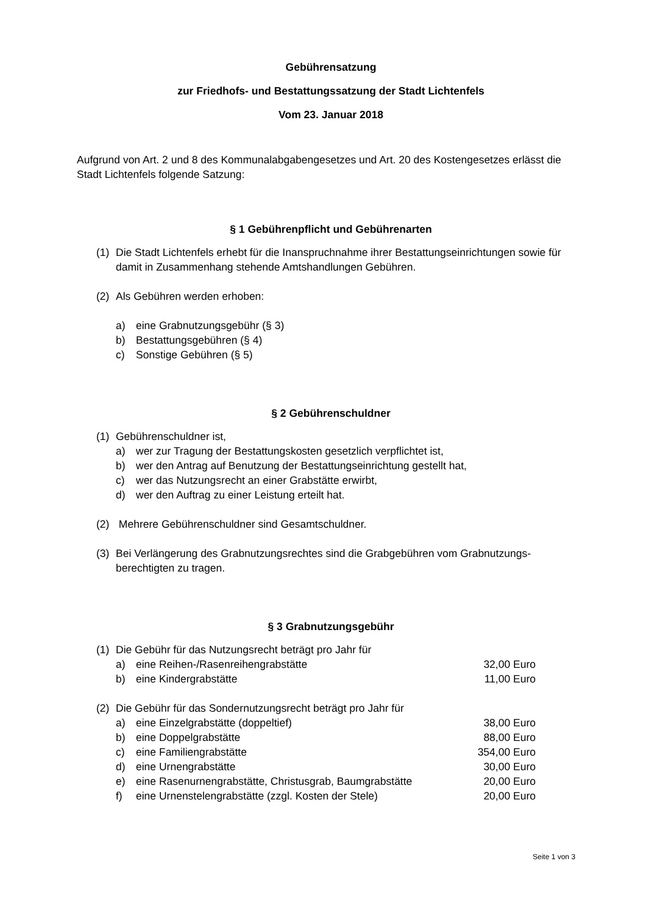Gebührensatzung
zur Friedhofs- und Bestattungssatzung der Stadt Lichtenfels
Vom 23. Januar 2018
Aufgrund von Art. 2 und 8 des Kommunalabgabengesetzes und Art. 20 des Kostengesetzes erlässt die Stadt Lichtenfels folgende Satzung:
§ 1 Gebührenpflicht und Gebührenarten
(1) Die Stadt Lichtenfels erhebt für die Inanspruchnahme ihrer Bestattungseinrichtungen sowie für damit in Zusammenhang stehende Amtshandlungen Gebühren.
(2) Als Gebühren werden erhoben:
a) eine Grabnutzungsgebühr (§ 3)
b) Bestattungsgebühren (§ 4)
c) Sonstige Gebühren (§ 5)
§ 2 Gebührenschuldner
(1) Gebührenschuldner ist,
a) wer zur Tragung der Bestattungskosten gesetzlich verpflichtet ist,
b) wer den Antrag auf Benutzung der Bestattungseinrichtung gestellt hat,
c) wer das Nutzungsrecht an einer Grabstätte erwirbt,
d) wer den Auftrag zu einer Leistung erteilt hat.
(2) Mehrere Gebührenschuldner sind Gesamtschuldner.
(3) Bei Verlängerung des Grabnutzungsrechtes sind die Grabgebühren vom Grabnutzungs-berechtigten zu tragen.
§ 3 Grabnutzungsgebühr
(1) Die Gebühr für das Nutzungsrecht beträgt pro Jahr für
| a) | eine Reihen-/Rasenreihengrabstätte | 32,00 Euro |
| b) | eine Kindergrabstätte | 11,00 Euro |
(2) Die Gebühr für das Sondernutzungsrecht beträgt pro Jahr für
| a) | eine Einzelgrabstätte (doppeltief) | 38,00 Euro |
| b) | eine Doppelgrabstätte | 88,00 Euro |
| c) | eine Familiengrabstätte | 354,00 Euro |
| d) | eine Urnengrabstätte | 30,00 Euro |
| e) | eine Rasenurnengrabstätte, Christusgrab, Baumgrabstätte | 20,00 Euro |
| f) | eine Urnenstelengrabstätte (zzgl. Kosten der Stele) | 20,00 Euro |
Seite 1 von 3